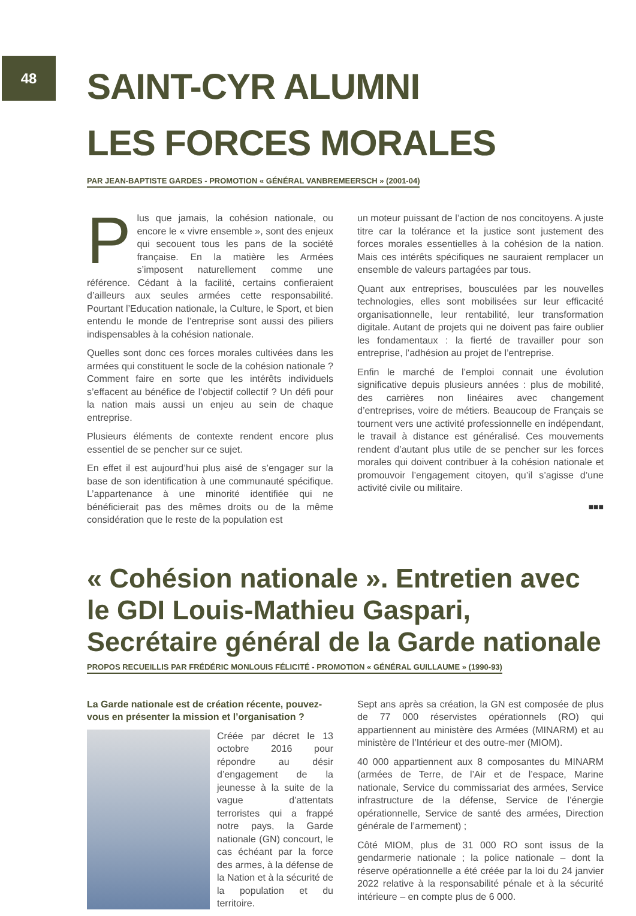48
SAINT-CYR ALUMNI
LES FORCES MORALES
PAR JEAN-BAPTISTE GARDES - PROMOTION « GÉNÉRAL VANBREMEERSCH » (2001-04)
Plus que jamais, la cohésion nationale, ou encore le « vivre ensemble », sont des enjeux qui secouent tous les pans de la société française. En la matière les Armées s’imposent naturellement comme une référence. Cédant à la facilité, certains confieraient d’ailleurs aux seules armées cette responsabilité. Pourtant l’Education nationale, la Culture, le Sport, et bien entendu le monde de l’entreprise sont aussi des piliers indispensables à la cohésion nationale.
Quelles sont donc ces forces morales cultivées dans les armées qui constituent le socle de la cohésion nationale ? Comment faire en sorte que les intérêts individuels s’effacent au bénéfice de l’objectif collectif ? Un défi pour la nation mais aussi un enjeu au sein de chaque entreprise.
Plusieurs éléments de contexte rendent encore plus essentiel de se pencher sur ce sujet.
En effet il est aujourd’hui plus aisé de s’engager sur la base de son identification à une communauté spécifique. L’appartenance à une minorité identifiée qui ne bénéficierait pas des mêmes droits ou de la même considération que le reste de la population est
un moteur puissant de l’action de nos concitoyens. A juste titre car la tolérance et la justice sont justement des forces morales essentielles à la cohésion de la nation. Mais ces intérêts spécifiques ne sauraient remplacer un ensemble de valeurs partagées par tous.
Quant aux entreprises, bousculées par les nouvelles technologies, elles sont mobilisées sur leur efficacité organisationnelle, leur rentabilité, leur transformation digitale. Autant de projets qui ne doivent pas faire oublier les fondamentaux : la fierté de travailler pour son entreprise, l’adhésion au projet de l’entreprise.
Enfin le marché de l’emploi connait une évolution significative depuis plusieurs années : plus de mobilité, des carrières non linéaires avec changement d’entreprises, voire de métiers. Beaucoup de Français se tournent vers une activité professionnelle en indépendant, le travail à distance est généralisé. Ces mouvements rendent d’autant plus utile de se pencher sur les forces morales qui doivent contribuer à la cohésion nationale et promouvoir l’engagement citoyen, qu’il s’agisse d’une activité civile ou militaire.
■■■
« Cohésion nationale ». Entretien avec le GDI Louis-Mathieu Gaspari, Secrétaire général de la Garde nationale
PROPOS RECUEILLIS PAR FRÉDÉRIC MONLOUIS FÉLICITÉ - PROMOTION « GÉNÉRAL GUILLAUME » (1990-93)
La Garde nationale est de création récente, pouvez-vous en présenter la mission et l’organisation ?
Créée par décret le 13 octobre 2016 pour répondre au désir d’engagement de la jeunesse à la suite de la vague d’attentats terroristes qui a frappé notre pays, la Garde nationale (GN) concourt, le cas échéant par la force des armes, à la défense de la Nation et à la sécurité de la population et du territoire.
Sept ans après sa création, la GN est composée de plus de 77 000 réservistes opérationnels (RO) qui appartiennent au ministère des Armées (MINARM) et au ministère de l’Intérieur et des outre-mer (MIOM).
40 000 appartiennent aux 8 composantes du MINARM (armées de Terre, de l’Air et de l’espace, Marine nationale, Service du commissariat des armées, Service infrastructure de la défense, Service de l’énergie opérationnelle, Service de santé des armées, Direction générale de l’armement) ;
Côté MIOM, plus de 31 000 RO sont issus de la gendarmerie nationale ; la police nationale – dont la réserve opérationnelle a été créée par la loi du 24 janvier 2022 relative à la responsabilité pénale et à la sécurité intérieure – en compte plus de 6 000.